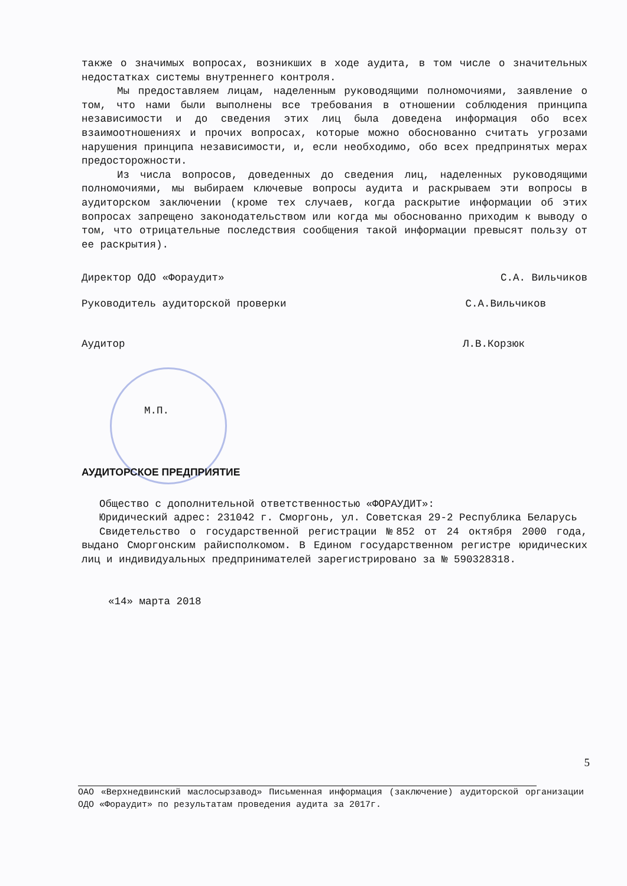также о значимых вопросах, возникших в ходе аудита, в том числе о значительных недостатках системы внутреннего контроля.
Мы предоставляем лицам, наделенным руководящими полномочиями, заявление о том, что нами были выполнены все требования в отношении соблюдения принципа независимости и до сведения этих лиц была доведена информация обо всех взаимоотношениях и прочих вопросах, которые можно обоснованно считать угрозами нарушения принципа независимости, и, если необходимо, обо всех предпринятых мерах предосторожности.
Из числа вопросов, доведенных до сведения лиц, наделенных руководящими полномочиями, мы выбираем ключевые вопросы аудита и раскрываем эти вопросы в аудиторском заключении (кроме тех случаев, когда раскрытие информации об этих вопросах запрещено законодательством или когда мы обоснованно приходим к выводу о том, что отрицательные последствия сообщения такой информации превысят пользу от ее раскрытия).
Директор ОДО «Фораудит» С.А. Вильчиков
Руководитель аудиторской проверки С.А.Вильчиков
Аудитор Л.В.Корзюк
М.П.
АУДИТОРСКОЕ ПРЕДПРИЯТИЕ
Общество с дополнительной ответственностью «ФОРАУДИТ»:
Юридический адрес: 231042 г. Сморгонь, ул. Советская 29-2 Республика Беларусь
Свидетельство о государственной регистрации №852 от 24 октября 2000 года, выдано Сморгонским райисполкомом. В Едином государственном регистре юридических лиц и индивидуальных предпринимателей зарегистрировано за № 590328318.
«14» марта 2018
5
ОАО «Верхнедвинский маслосырзавод» Письменная информация (заключение) аудиторской организации ОДО «Фораудит» по результатам проведения аудита за 2017г.